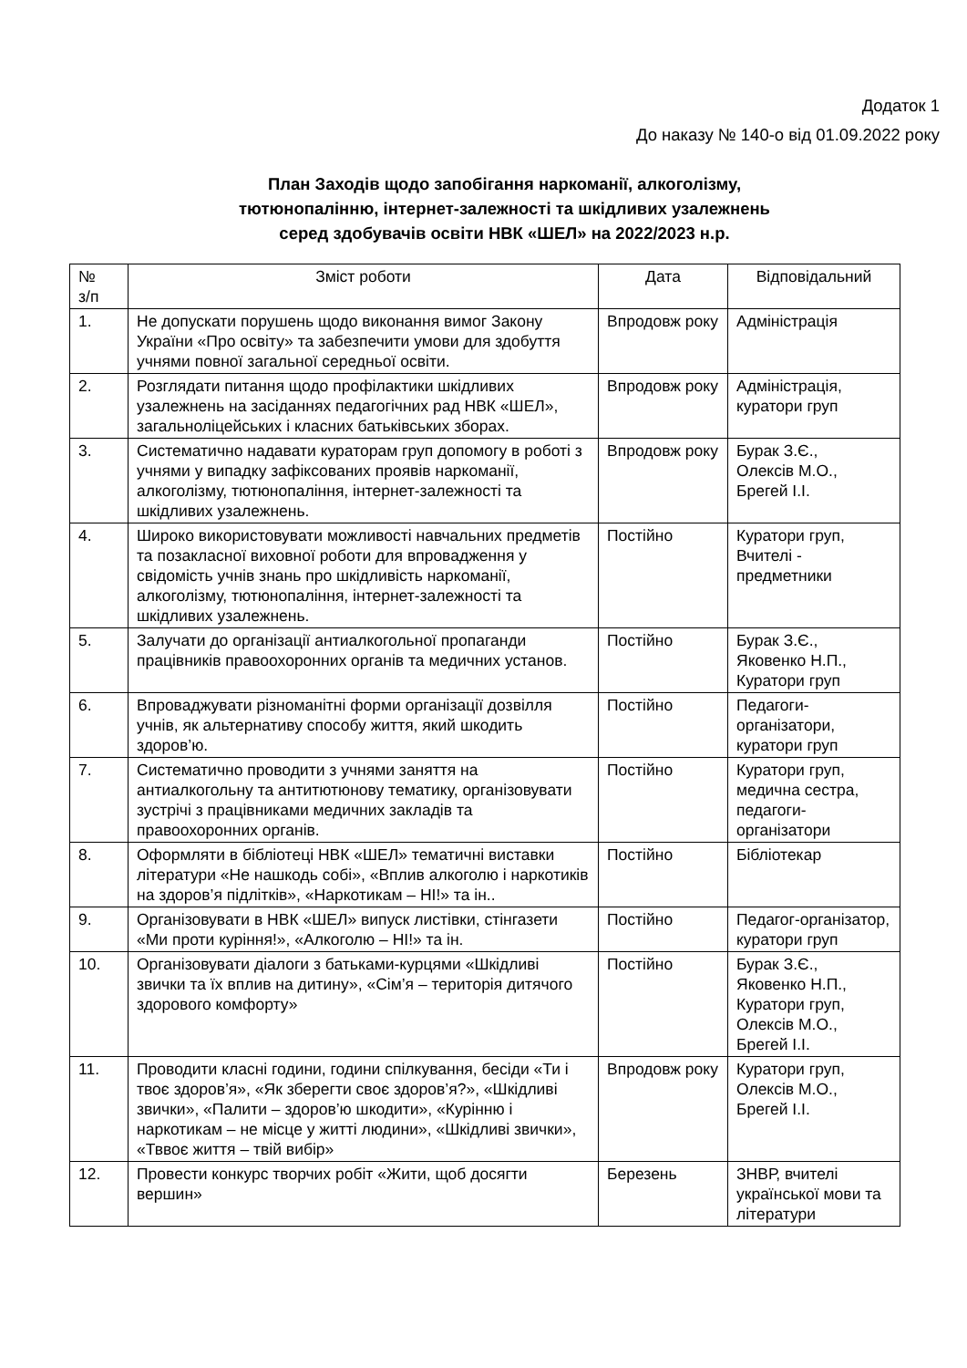Додаток 1
До наказу № 140-о від 01.09.2022 року
План Заходів щодо запобігання наркоманії, алкоголізму,
тютюнопалінню, інтернет-залежності та шкідливих узалежнень
серед здобувачів освіти НВК «ШЕЛ» на 2022/2023 н.р.
| № з/п | Зміст роботи | Дата | Відповідальний |
| --- | --- | --- | --- |
| 1. | Не допускати порушень щодо виконання вимог Закону України «Про освіту» та забезпечити умови для здобуття учнями повної загальної середньої освіти. | Впродовж року | Адміністрація |
| 2. | Розглядати питання щодо профілактики шкідливих узалежнень на засіданнях педагогічних рад НВК «ШЕЛ», загальноліцейських і класних батьківських зборах. | Впродовж року | Адміністрація, куратори груп |
| 3. | Систематично надавати кураторам груп допомогу в роботі з учнями у випадку зафіксованих проявів наркоманії, алкоголізму, тютюнопаління, інтернет-залежності та шкідливих узалежнень. | Впродовж року | Бурак З.Є., Олексів М.О., Брегей І.І. |
| 4. | Широко використовувати можливості навчальних предметів та позакласної виховної роботи для впровадження у свідомість учнів знань про шкідливість наркоманії, алкоголізму, тютюнопаління, інтернет-залежності та шкідливих узалежнень. | Постійно | Куратори груп, Вчителі - предметники |
| 5. | Залучати до організації антиалкогольної пропаганди працівників правоохоронних органів та медичних установ. | Постійно | Бурак З.Є., Яковенко Н.П., Куратори груп |
| 6. | Впроваджувати різноманітні форми організації дозвілля учнів, як альтернативу способу життя, який шкодить здоров’ю. | Постійно | Педагоги-організатори, куратори груп |
| 7. | Систематично проводити з учнями заняття на антиалкогольну та антитютюнову тематику, організовувати зустрічі з працівниками медичних закладів та правоохоронних органів. | Постійно | Куратори груп, медична сестра, педагоги-організатори |
| 8. | Оформляти в бібліотеці НВК «ШЕЛ» тематичні виставки літератури «Не нашкодь собі», «Вплив алкоголю і наркотиків на здоров’я підлітків», «Наркотикам – НІ!» та ін.. | Постійно | Бібліотекар |
| 9. | Організовувати в НВК «ШЕЛ» випуск листівки, стінгазети «Ми проти куріння!», «Алкоголю – НІ!» та ін. | Постійно | Педагог-організатор, куратори груп |
| 10. | Організовувати діалоги з батьками-курцями «Шкідливі звички та їх вплив на дитину», «Сім’я – територія дитячого здорового комфорту» | Постійно | Бурак З.Є., Яковенко Н.П., Куратори груп, Олексів М.О., Брегей І.І. |
| 11. | Проводити класні години, години спілкування, бесіди «Ти і твоє здоров’я», «Як зберегти своє здоров’я?», «Шкідливі звички», «Палити – здоров’ю шкодити», «Курінню і наркотикам – не місце у житті людини», «Шкідливі звички», «Тввоє життя – твій вибір» | Впродовж року | Куратори груп, Олексів М.О., Брегей І.І. |
| 12. | Провести конкурс творчих робіт «Жити, щоб досягти вершин» | Березень | ЗНВР, вчителі української мови та літератури |